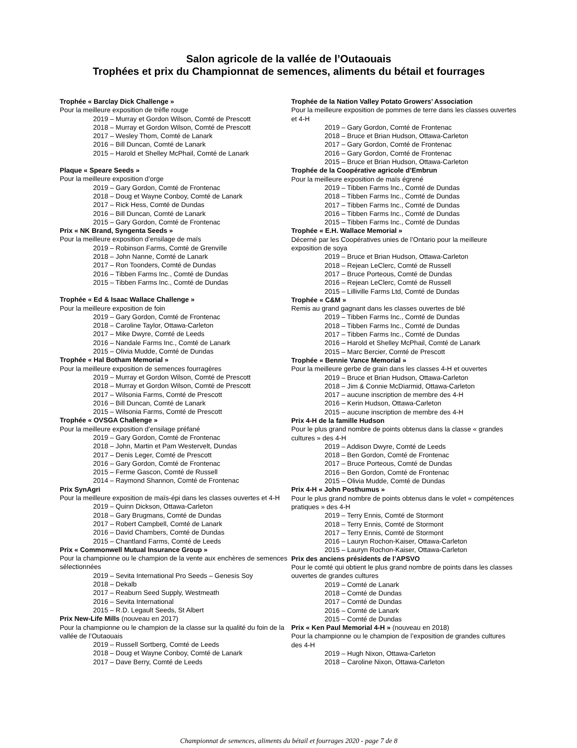Salon agricole de la vallée de l’Outaouais
Trophées et prix du Championnat de semences, aliments du bétail et fourrages
Trophée « Barclay Dick Challenge »
Pour la meilleure exposition de trèfle rouge
2019 – Murray et Gordon Wilson, Comté de Prescott
2018 – Murray et Gordon Wilson, Comté de Prescott
2017 – Wesley Thom, Comté de Lanark
2016 – Bill Duncan, Comté de Lanark
2015 – Harold et Shelley McPhail, Comté de Lanark
Plaque « Speare Seeds »
Pour la meilleure exposition d’orge
2019 – Gary Gordon, Comté de Frontenac
2018 – Doug et Wayne Conboy, Comté de Lanark
2017 – Rick Hess, Comté de Dundas
2016 – Bill Duncan, Comté de Lanark
2015 – Gary Gordon, Comté de Frontenac
Prix « NK Brand, Syngenta Seeds »
Pour la meilleure exposition d’ensilage de maïs
2019 – Robinson Farms, Comté de Grenville
2018 – John Nanne, Comté de Lanark
2017 – Ron Toonders, Comté de Dundas
2016 – Tibben Farms Inc., Comté de Dundas
2015 – Tibben Farms Inc., Comté de Dundas
Trophée « Ed & Isaac Wallace Challenge »
Pour la meilleure exposition de foin
2019 – Gary Gordon, Comté de Frontenac
2018 – Caroline Taylor, Ottawa-Carleton
2017 – Mike Dwyre, Comté de Leeds
2016 – Nandale Farms Inc., Comté de Lanark
2015 – Olivia Mudde, Comté de Dundas
Trophée « Hal Botham Memorial »
Pour la meilleure exposition de semences fourragères
2019 – Murray et Gordon Wilson, Comté de Prescott
2018 – Murray et Gordon Wilson, Comté de Prescott
2017 – Wilsonia Farms, Comté de Prescott
2016 – Bill Duncan, Comté de Lanark
2015 – Wilsonia Farms, Comté de Prescott
Trophée « OVSGA Challenge »
Pour la meilleure exposition d’ensilage préfané
2019 – Gary Gordon, Comté de Frontenac
2018 – John, Martin et Pam Westervelt, Dundas
2017 – Denis Leger, Comté de Prescott
2016 – Gary Gordon, Comté de Frontenac
2015 – Ferme Gascon, Comté de Russell
2014 – Raymond Shannon, Comté de Frontenac
Prix SynAgri
Pour la meilleure exposition de maïs-épi dans les classes ouvertes et 4-H
2019 – Quinn Dickson, Ottawa-Carleton
2018 – Gary Brugmans, Comté de Dundas
2017 – Robert Campbell, Comté de Lanark
2016 – David Chambers, Comté de Dundas
2015 – Chantland Farms, Comté de Leeds
Prix « Commonwell Mutual Insurance Group »
Pour la championne ou le champion de la vente aux enchères de semences sélectionnées
2019 – Sevita International Pro Seeds – Genesis Soy
2018 – Dekalb
2017 – Reaburn Seed Supply, Westmeath
2016 – Sevita International
2015 – R.D. Legault Seeds, St Albert
Prix New-Life Mills (nouveau en 2017)
Pour la championne ou le champion de la classe sur la qualité du foin de la vallée de l’Outaouais
2019 – Russell Sortberg, Comté de Leeds
2018 – Doug et Wayne Conboy, Comté de Lanark
2017 – Dave Berry, Comté de Leeds
Trophée de la Nation Valley Potato Growers’ Association
Pour la meilleure exposition de pommes de terre dans les classes ouvertes et 4-H
2019 – Gary Gordon, Comté de Frontenac
2018 – Bruce et Brian Hudson, Ottawa-Carleton
2017 – Gary Gordon, Comté de Frontenac
2016 – Gary Gordon, Comté de Frontenac
2015 – Bruce et Brian Hudson, Ottawa-Carleton
Trophée de la Coopérative agricole d’Embrun
Pour la meilleure exposition de maïs égrené
2019 – Tibben Farms Inc., Comté de Dundas
2018 – Tibben Farms Inc., Comté de Dundas
2017 – Tibben Farms Inc., Comté de Dundas
2016 – Tibben Farms Inc., Comté de Dundas
2015 – Tibben Farms Inc., Comté de Dundas
Trophée « E.H. Wallace Memorial »
Décerné par les Coopératives unies de l’Ontario pour la meilleure exposition de soya
2019 – Bruce et Brian Hudson, Ottawa-Carleton
2018 – Rejean LeClerc, Comté de Russell
2017 – Bruce Porteous, Comté de Dundas
2016 – Rejean LeClerc, Comté de Russell
2015 – Lilliville Farms Ltd, Comté de Dundas
Trophée « C&M »
Remis au grand gagnant dans les classes ouvertes de blé
2019 – Tibben Farms Inc., Comté de Dundas
2018 – Tibben Farms Inc., Comté de Dundas
2017 – Tibben Farms Inc., Comté de Dundas
2016 – Harold et Shelley McPhail, Comté de Lanark
2015 – Marc Bercier, Comté de Prescott
Trophée « Bennie Vance Memorial »
Pour la meilleure gerbe de grain dans les classes 4-H et ouvertes
2019 – Bruce et Brian Hudson, Ottawa-Carleton
2018 – Jim & Connie McDiarmid, Ottawa-Carleton
2017 – aucune inscription de membre des 4-H
2016 – Kerin Hudson, Ottawa-Carleton
2015 – aucune inscription de membre des 4-H
Prix 4-H de la famille Hudson
Pour le plus grand nombre de points obtenus dans la classe « grandes cultures » des 4-H
2019 – Addison Dwyre, Comté de Leeds
2018 – Ben Gordon, Comté de Frontenac
2017 – Bruce Porteous, Comté de Dundas
2016 – Ben Gordon, Comté de Frontenac
2015 – Olivia Mudde, Comté de Dundas
Prix 4-H « John Posthumus »
Pour le plus grand nombre de points obtenus dans le volet « compétences pratiques » des 4-H
2019 – Terry Ennis, Comté de Stormont
2018 – Terry Ennis, Comté de Stormont
2017 – Terry Ennis, Comté de Stormont
2016 – Lauryn Rochon-Kaiser, Ottawa-Carleton
2015 – Lauryn Rochon-Kaiser, Ottawa-Carleton
Prix des anciens présidents de l’APSVO
Pour le comté qui obtient le plus grand nombre de points dans les classes ouvertes de grandes cultures
2019 – Comté de Lanark
2018 – Comté de Dundas
2017 – Comté de Dundas
2016 – Comté de Lanark
2015 – Comté de Dundas
Prix « Ken Paul Memorial 4-H » (nouveau en 2018)
Pour la championne ou le champion de l’exposition de grandes cultures des 4-H
2019 – Hugh Nixon, Ottawa-Carleton
2018 – Caroline Nixon, Ottawa-Carleton
Championnat de semences, aliments du bétail et fourrages 2020 - page 7 de 8